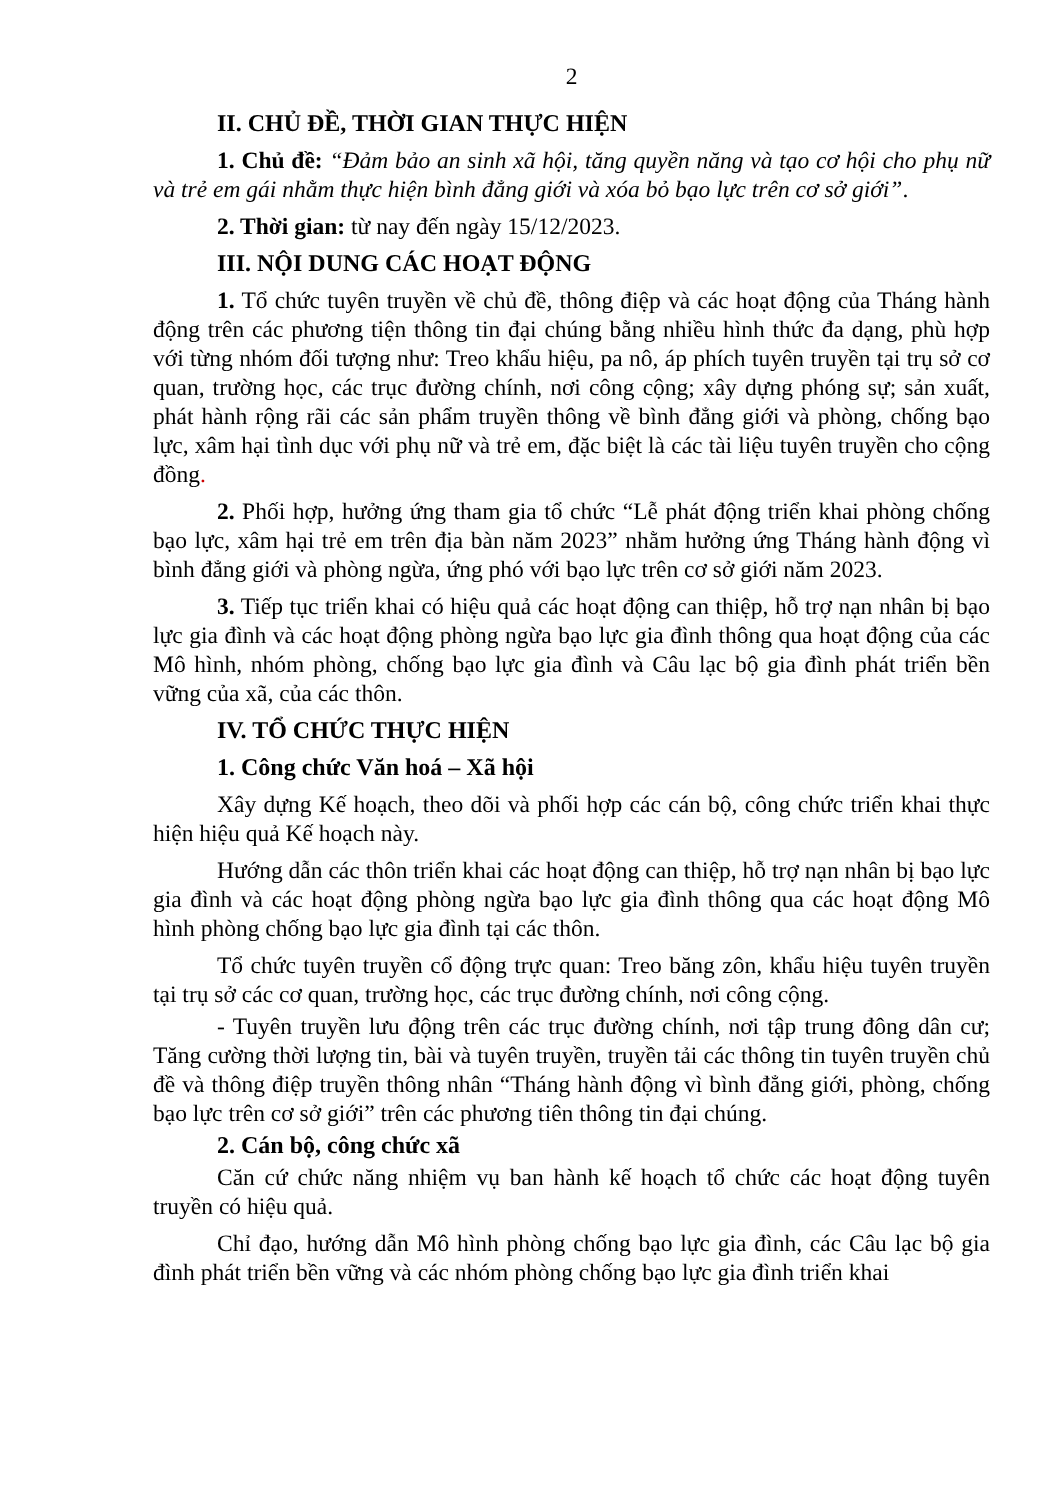2
II. CHỦ ĐỀ, THỜI GIAN THỰC HIỆN
1. Chủ đề: “Đảm bảo an sinh xã hội, tăng quyền năng và tạo cơ hội cho phụ nữ và trẻ em gái nhằm thực hiện bình đẳng giới và xóa bỏ bạo lực trên cơ sở giới”.
2. Thời gian: từ nay đến ngày 15/12/2023.
III. NỘI DUNG CÁC HOẠT ĐỘNG
1. Tổ chức tuyên truyền về chủ đề, thông điệp và các hoạt động của Tháng hành động trên các phương tiện thông tin đại chúng bằng nhiều hình thức đa dạng, phù hợp với từng nhóm đối tượng như: Treo khẩu hiệu, pa nô, áp phích tuyên truyền tại trụ sở cơ quan, trường học, các trục đường chính, nơi công cộng; xây dựng phóng sự; sản xuất, phát hành rộng rãi các sản phẩm truyền thông về bình đẳng giới và phòng, chống bạo lực, xâm hại tình dục với phụ nữ và trẻ em, đặc biệt là các tài liệu tuyên truyền cho cộng đồng.
2. Phối hợp, hưởng ứng tham gia tổ chức “Lễ phát động triển khai phòng chống bạo lực, xâm hại trẻ em trên địa bàn năm 2023” nhằm hưởng ứng Tháng hành động vì bình đẳng giới và phòng ngừa, ứng phó với bạo lực trên cơ sở giới năm 2023.
3. Tiếp tục triển khai có hiệu quả các hoạt động can thiệp, hỗ trợ nạn nhân bị bạo lực gia đình và các hoạt động phòng ngừa bạo lực gia đình thông qua hoạt động của các Mô hình, nhóm phòng, chống bạo lực gia đình và Câu lạc bộ gia đình phát triển bền vững của xã, của các thôn.
IV. TỔ CHỨC THỰC HIỆN
1. Công chức Văn hoá – Xã hội
Xây dựng Kế hoạch, theo dõi và phối hợp các cán bộ, công chức triển khai thực hiện hiệu quả Kế hoạch này.
Hướng dẫn các thôn triển khai các hoạt động can thiệp, hỗ trợ nạn nhân bị bạo lực gia đình và các hoạt động phòng ngừa bạo lực gia đình thông qua các hoạt động Mô hình phòng chống bạo lực gia đình tại các thôn.
Tổ chức tuyên truyền cổ động trực quan: Treo băng zôn, khẩu hiệu tuyên truyền tại trụ sở các cơ quan, trường học, các trục đường chính, nơi công cộng.
- Tuyên truyền lưu động trên các trục đường chính, nơi tập trung đông dân cư; Tăng cường thời lượng tin, bài và tuyên truyền, truyền tải các thông tin tuyên truyền chủ đề và thông điệp truyền thông nhân “Tháng hành động vì bình đẳng giới, phòng, chống bạo lực trên cơ sở giới” trên các phương tiên thông tin đại chúng.
2. Cán bộ, công chức xã
Căn cứ chức năng nhiệm vụ ban hành kế hoạch tổ chức các hoạt động tuyên truyền có hiệu quả.
Chỉ đạo, hướng dẫn Mô hình phòng chống bạo lực gia đình, các Câu lạc bộ gia đình phát triển bền vững và các nhóm phòng chống bạo lực gia đình triển khai